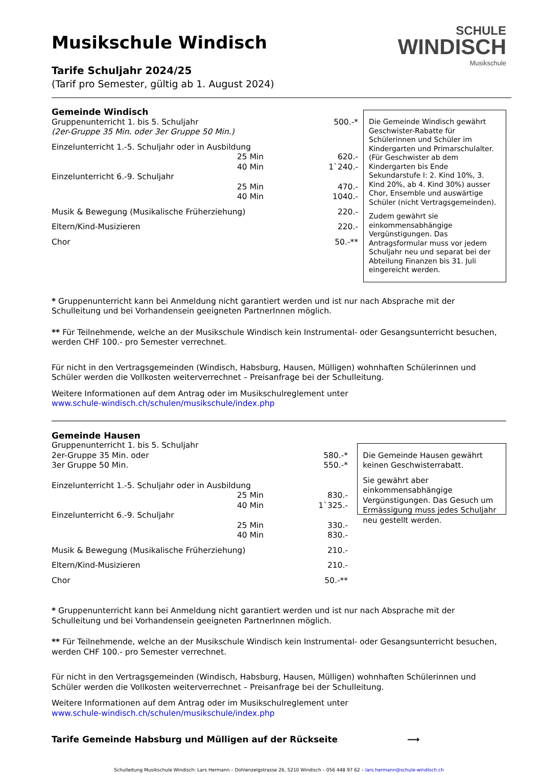SCHULE
WINDISCH
Musikschule
Musikschule Windisch
Tarife Schuljahr 2024/25
(Tarif pro Semester, gültig ab 1. August 2024)
Gemeinde Windisch
| Gruppenunterricht 1. bis 5. Schuljahr | 500.-* |
| (2er-Gruppe 35 Min. oder 3er Gruppe 50 Min.) | |
| Einzelunterricht 1.-5. Schuljahr oder in Ausbildung | |
| 25 Min | 620.- |
| 40 Min | 1`240.- |
| Einzelunterricht 6.-9. Schuljahr | |
| 25 Min | 470.- |
| 40 Min | 1040.- |
| Musik & Bewegung (Musikalische Früherziehung) | 220.- |
| Eltern/Kind-Musizieren | 220.- |
| Chor | 50.-** |
Die Gemeinde Windisch gewährt Geschwister-Rabatte für Schülerinnen und Schüler im Kindergarten und Primarschulalter. (Für Geschwister ab dem Kindergarten bis Ende Sekundarstufe I: 2. Kind 10%, 3. Kind 20%, ab 4. Kind 30%) ausser Chor, Ensemble und auswärtige Schüler (nicht Vertragsgemeinden).
Zudem gewährt sie einkommensabhängige Vergünstigungen. Das Antragsformular muss vor jedem Schuljahr neu und separat bei der Abteilung Finanzen bis 31. Juli eingereicht werden.
* Gruppenunterricht kann bei Anmeldung nicht garantiert werden und ist nur nach Absprache mit der Schulleitung und bei Vorhandensein geeigneten PartnerInnen möglich.
** Für Teilnehmende, welche an der Musikschule Windisch kein Instrumental- oder Gesangsunterricht besuchen, werden CHF 100.- pro Semester verrechnet.
Für nicht in den Vertragsgemeinden (Windisch, Habsburg, Hausen, Mülligen) wohnhaften Schülerinnen und Schüler werden die Vollkosten weiterverrechnet – Preisanfrage bei der Schulleitung.
Weitere Informationen auf dem Antrag oder im Musikschulreglement unter
www.schule-windisch.ch/schulen/musikschule/index.php
Gemeinde Hausen
| Gruppenunterricht 1. bis 5. Schuljahr | |
| 2er-Gruppe 35 Min. oder | 580.-* |
| 3er Gruppe 50 Min. | 550.-* |
| Einzelunterricht 1.-5. Schuljahr oder in Ausbildung | |
| 25 Min | 830.- |
| 40 Min | 1`325.- |
| Einzelunterricht 6.-9. Schuljahr | |
| 25 Min | 330.- |
| 40 Min | 830.- |
| Musik & Bewegung (Musikalische Früherziehung) | 210.- |
| Eltern/Kind-Musizieren | 210.- |
| Chor | 50.-** |
Die Gemeinde Hausen gewährt keinen Geschwisterrabatt.
Sie gewährt aber einkommensabhängige Vergünstigungen. Das Gesuch um Ermässigung muss jedes Schuljahr neu gestellt werden.
* Gruppenunterricht kann bei Anmeldung nicht garantiert werden und ist nur nach Absprache mit der Schulleitung und bei Vorhandensein geeigneten PartnerInnen möglich.
** Für Teilnehmende, welche an der Musikschule Windisch kein Instrumental- oder Gesangsunterricht besuchen, werden CHF 100.- pro Semester verrechnet.
Für nicht in den Vertragsgemeinden (Windisch, Habsburg, Hausen, Mülligen) wohnhaften Schülerinnen und Schüler werden die Vollkosten weiterverrechnet – Preisanfrage bei der Schulleitung.
Weitere Informationen auf dem Antrag oder im Musikschulreglement unter
www.schule-windisch.ch/schulen/musikschule/index.php
Tarife Gemeinde Habsburg und Mülligen auf der Rückseite ⟶
Schulleitung Musikschule Windisch: Lars Hermann – Dohlenzelgstrasse 26, 5210 Windisch – 056 448 97 62 – lars.hermann@schule-windisch.ch